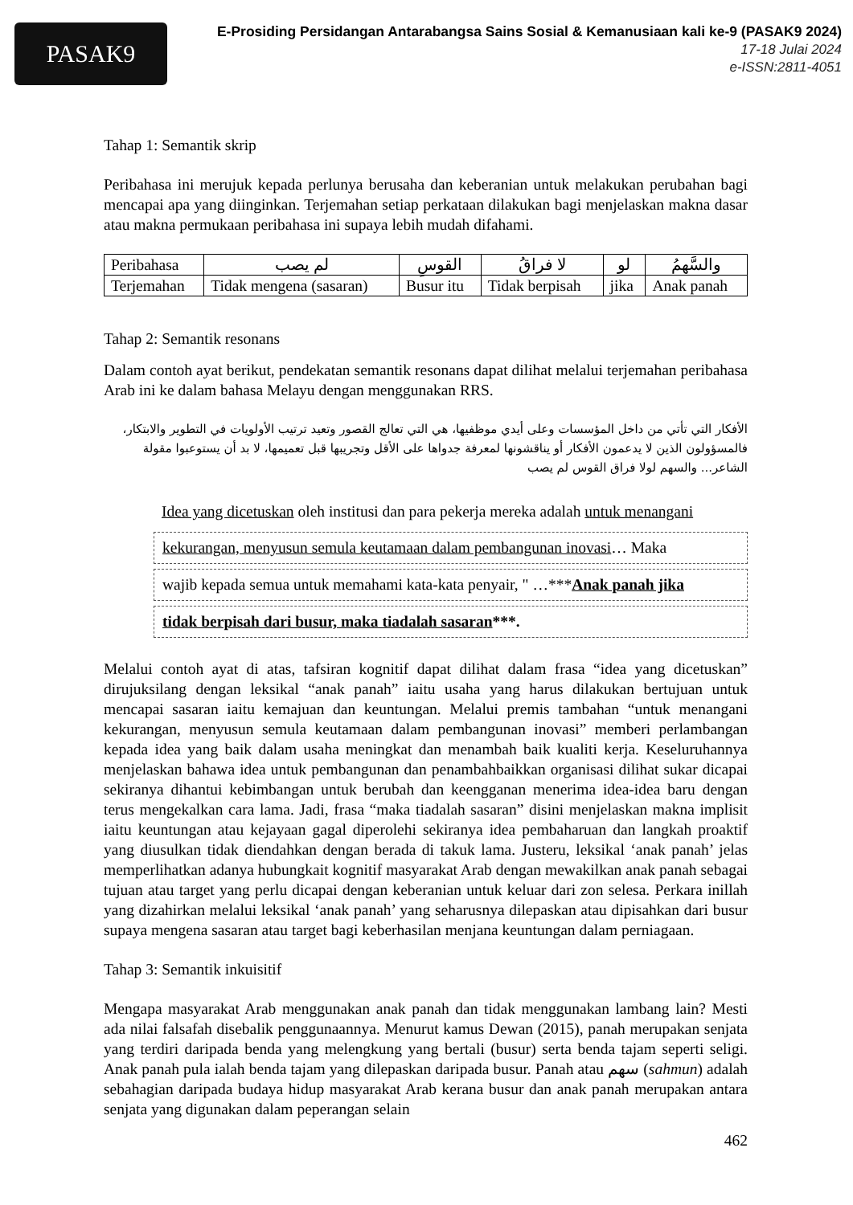PASAK9
E-Prosiding Persidangan Antarabangsa Sains Sosial & Kemanusiaan kali ke-9 (PASAK9 2024)
17-18 Julai 2024
e-ISSN:2811-4051
Tahap 1: Semantik skrip
Peribahasa ini merujuk kepada perlunya berusaha dan keberanian untuk melakukan perubahan bagi mencapai apa yang diinginkan. Terjemahan setiap perkataan dilakukan bagi menjelaskan makna dasar atau makna permukaan peribahasa ini supaya lebih mudah difahami.
| Peribahasa | لم يصب | القوسِ | لا فراقُ | لو | والسَّهمُ |
| Terjemahan | Tidak mengena (sasaran) | Busur itu | Tidak berpisah | jika | Anak panah |
Tahap 2: Semantik resonans
Dalam contoh ayat berikut, pendekatan semantik resonans dapat dilihat melalui terjemahan peribahasa Arab ini ke dalam bahasa Melayu dengan menggunakan RRS.
الأفكار التي تأتي من داخل المؤسسات وعلى أيدي موظفيها، هي التي تعالج القصور وتعيد ترتيب الأولويات في التطوير والابتكار، فالمسؤولون الذين لا يدعمون الأفكار أو يناقشونها لمعرفة جدواها على الأقل وتجريبها قبل تعميمها، لا بد أن يستوعبوا مقولة الشاعر... والسهم لولا فراق القوس لم يصب
Idea yang dicetuskan oleh institusi dan para pekerja mereka adalah untuk menangani
kekurangan, menyusun semula keutamaan dalam pembangunan inovasi… Maka
wajib kepada semua untuk memahami kata-kata penyair, " …***Anak panah jika
tidak berpisah dari busur, maka tiadalah sasaran***.
Melalui contoh ayat di atas, tafsiran kognitif dapat dilihat dalam frasa “idea yang dicetuskan” dirujuksilang dengan leksikal “anak panah” iaitu usaha yang harus dilakukan bertujuan untuk mencapai sasaran iaitu kemajuan dan keuntungan. Melalui premis tambahan “untuk menangani kekurangan, menyusun semula keutamaan dalam pembangunan inovasi” memberi perlambangan kepada idea yang baik dalam usaha meningkat dan menambah baik kualiti kerja. Keseluruhannya menjelaskan bahawa idea untuk pembangunan dan penambahbaikkan organisasi dilihat sukar dicapai sekiranya dihantui kebimbangan untuk berubah dan keengganan menerima idea-idea baru dengan terus mengekalkan cara lama. Jadi, frasa “maka tiadalah sasaran” disini menjelaskan makna implisit iaitu keuntungan atau kejayaan gagal diperolehi sekiranya idea pembaharuan dan langkah proaktif yang diusulkan tidak diendahkan dengan berada di takuk lama. Justeru, leksikal ‘anak panah’ jelas memperlihatkan adanya hubungkait kognitif masyarakat Arab dengan mewakilkan anak panah sebagai tujuan atau target yang perlu dicapai dengan keberanian untuk keluar dari zon selesa. Perkara inillah yang dizahirkan melalui leksikal ‘anak panah’ yang seharusnya dilepaskan atau dipisahkan dari busur supaya mengena sasaran atau target bagi keberhasilan menjana keuntungan dalam perniagaan.
Tahap 3: Semantik inkuisitif
Mengapa masyarakat Arab menggunakan anak panah dan tidak menggunakan lambang lain? Mesti ada nilai falsafah disebalik penggunaannya. Menurut kamus Dewan (2015), panah merupakan senjata yang terdiri daripada benda yang melengkung yang bertali (busur) serta benda tajam seperti seligi. Anak panah pula ialah benda tajam yang dilepaskan daripada busur. Panah atau سهم (sahmun) adalah sebahagian daripada budaya hidup masyarakat Arab kerana busur dan anak panah merupakan antara senjata yang digunakan dalam peperangan selain
462